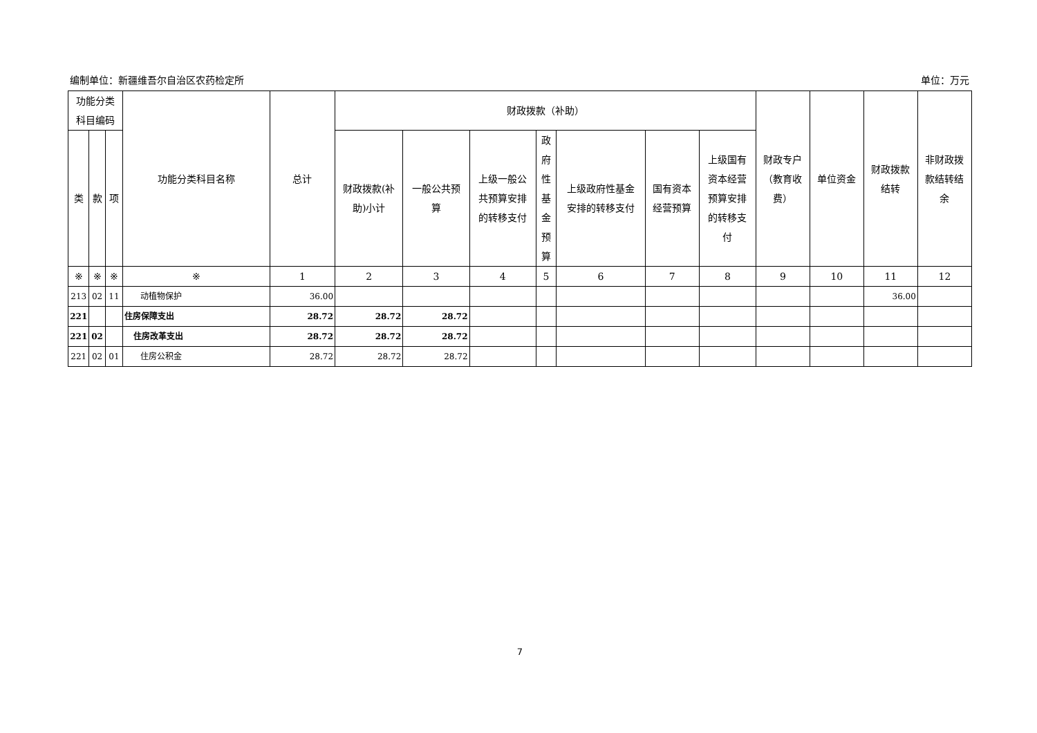编制单位：新疆维吾尔自治区农药检定所 单位：万元
| 功能分类 科目编码 | | | 功能分类科目名称 | 总计 | 财政拨款（补助） | | | | | | | 财政专户 （教育收 费） | 单位资金 | 财政拨款 结转 | 非财政拨 款结转结 余 |
| --- | --- | --- | --- | --- | --- | --- | --- | --- | --- | --- | --- | --- | --- | --- | --- |
| 类 | 款 | 项 | | | 财政拨款(补 助)小计 | 一般公共预 算 | 上级一般公 共预算安排 的转移支付 | 政 府 性 基 金 预 算 | 上级政府性基金 安排的转移支付 | 国有资本 经营预算 | 上级国有 资本经营 预算安排 的转移支 付 | | | | |
| ※ | ※ | ※ | ※ | 1 | 2 | 3 | 4 | 5 | 6 | 7 | 8 | 9 | 10 | 11 | 12 |
| 213 | 02 | 11 | 动植物保护 | 36.00 | | | | | | | | | | 36.00 | |
| 221 | | | 住房保障支出 | 28.72 | 28.72 | 28.72 | | | | | | | | | |
| 221 | 02 | | 住房改革支出 | 28.72 | 28.72 | 28.72 | | | | | | | | | |
| 221 | 02 | 01 | 住房公积金 | 28.72 | 28.72 | 28.72 | | | | | | | | | |
7